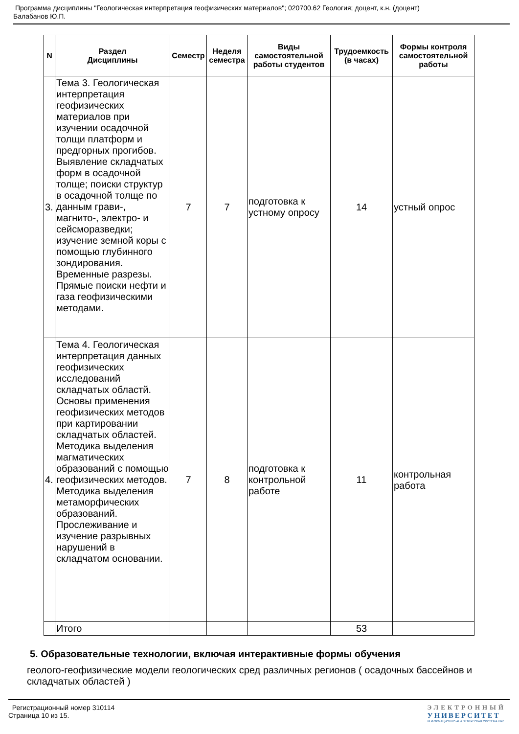Программа дисциплины "Геологическая интерпретация геофизических материалов"; 020700.62 Геология; доцент, к.н. (доцент)
Балабанов Ю.П.
| N | Раздел Дисциплины | Семестр | Неделя семестра | Виды самостоятельной работы студентов | Трудоемкость (в часах) | Формы контроля самостоятельной работы |
| --- | --- | --- | --- | --- | --- | --- |
| 3. | Тема 3. Геологическая интерпретация геофизических материалов при изучении осадочной толщи платформ и предгорных прогибов. Выявление складчатых форм в осадочной толще; поиски структур в осадочной толще по данным грави-, магнито-, электро- и сейсморазведки; изучение земной коры с помощью глубинного зондирования. Временные разрезы. Прямые поиски нефти и газа геофизическими методами. | 7 | 7 | подготовка к устному опросу | 14 | устный опрос |
| 4. | Тема 4. Геологическая интерпретация данных геофизических исследований складчатых областй. Основы применения геофизических методов при картировании складчатых областей. Методика выделения магматических образований с помощью геофизических методов. Методика выделения метаморфических образований. Прослеживание и изучение разрывных нарушений в складчатом основании. | 7 | 8 | подготовка к контрольной работе | 11 | контрольная работа |
| | Итого | | | | 53 | |
5. Образовательные технологии, включая интерактивные формы обучения
геолого-геофизические модели геологических сред различных регионов ( осадочных бассейнов и складчатых областей )
Регистрационный номер 310114
Страница 10 из 15.
ЭЛЕКТРОННЫЙ
УНИВЕРСИТЕТ
ИНФОРМАЦИОННО АНАЛИТИЧЕСКАЯ СИСТЕМА КФУ